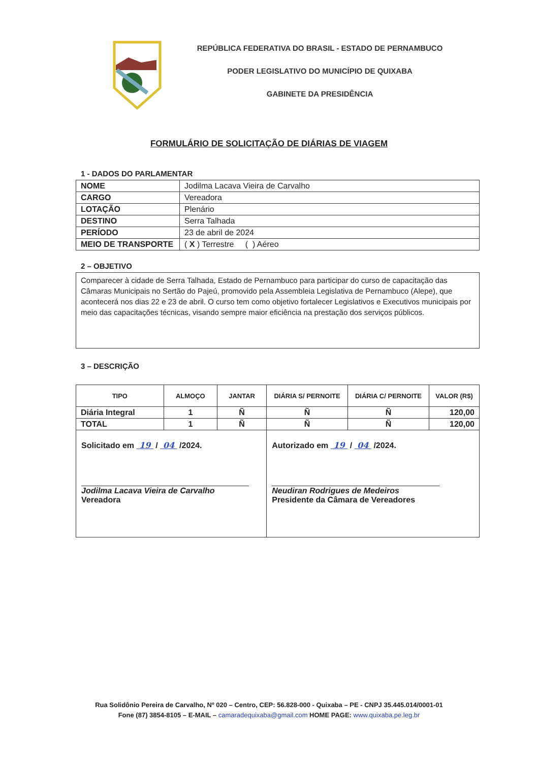REPÚBLICA FEDERATIVA DO BRASIL - ESTADO DE PERNAMBUCO
PODER LEGISLATIVO DO MUNICÍPIO DE QUIXABA
GABINETE DA PRESIDÊNCIA
FORMULÁRIO DE SOLICITAÇÃO DE DIÁRIAS DE VIAGEM
1 - DADOS DO PARLAMENTAR
| NOME | Jodilma Lacava Vieira de Carvalho |
| CARGO | Vereadora |
| LOTAÇÃO | Plenário |
| DESTINO | Serra Talhada |
| PERÍODO | 23 de abril de 2024 |
| MEIO DE TRANSPORTE | ( X ) Terrestre ( ) Aéreo |
2 – OBJETIVO
Comparecer à cidade de Serra Talhada, Estado de Pernambuco para participar do curso de capacitação das Câmaras Municipais no Sertão do Pajeú, promovido pela Assembleia Legislativa de Pernambuco (Alepe), que acontecerá nos dias 22 e 23 de abril. O curso tem como objetivo fortalecer Legislativos e Executivos municipais por meio das capacitações técnicas, visando sempre maior eficiência na prestação dos serviços públicos.
3 – DESCRIÇÃO
| TIPO | ALMOÇO | JANTAR | DIÁRIA S/ PERNOITE | DIÁRIA C/ PERNOITE | VALOR (R$) |
| --- | --- | --- | --- | --- | --- |
| Diária Integral | 1 | Ñ | Ñ | Ñ | 120,00 |
| TOTAL | 1 | Ñ | Ñ | Ñ | 120,00 |
| Solicitado em 19 / 04 /2024. Jodilma Lacava Vieira de Carvalho Vereadora | | | Autorizado em 19 / 04 /2024. Neudiran Rodrigues de Medeiros Presidente da Câmara de Vereadores | | |
Rua Solidônio Pereira de Carvalho, Nº 020 – Centro, CEP: 56.828-000 - Quixaba – PE - CNPJ 35.445.014/0001-01
Fone (87) 3854-8105 – E-MAIL – camaradequixaba@gmail.com HOME PAGE: www.quixaba.pe.leg.br